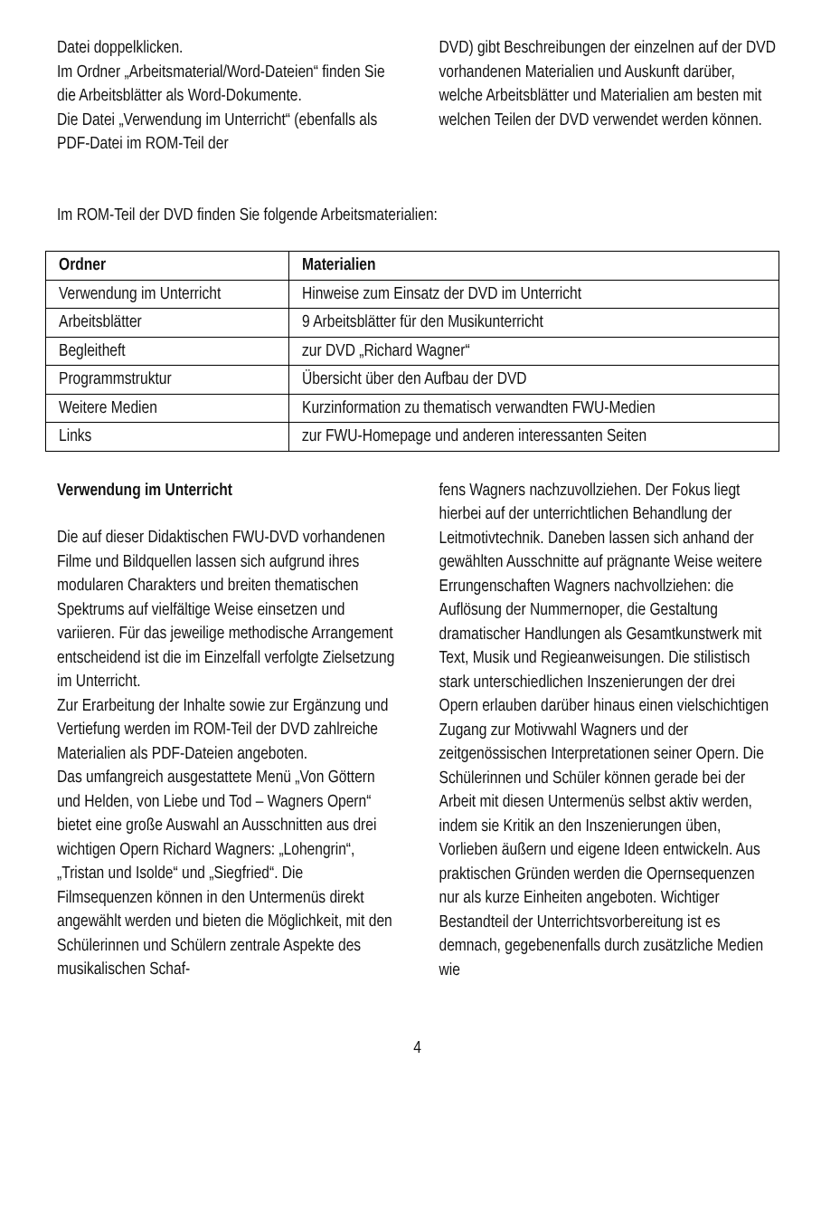Datei doppelklicken.
Im Ordner „Arbeitsmaterial/Word-Dateien“ finden Sie die Arbeitsblätter als Word-Dokumente.
Die Datei „Verwendung im Unterricht“ (ebenfalls als PDF-Datei im ROM-Teil der
DVD) gibt Beschreibungen der einzelnen auf der DVD vorhandenen Materialien und Auskunft darüber, welche Arbeitsblätter und Materialien am besten mit welchen Teilen der DVD verwendet werden können.
Im ROM-Teil der DVD finden Sie folgende Arbeitsmaterialien:
| Ordner | Materialien |
| --- | --- |
| Verwendung im Unterricht | Hinweise zum Einsatz der DVD im Unterricht |
| Arbeitsblätter | 9 Arbeitsblätter für den Musikunterricht |
| Begleitheft | zur DVD „Richard Wagner“ |
| Programmstruktur | Übersicht über den Aufbau der DVD |
| Weitere Medien | Kurzinformation zu thematisch verwandten FWU-Medien |
| Links | zur FWU-Homepage und anderen interessanten Seiten |
Verwendung im Unterricht
Die auf dieser Didaktischen FWU-DVD vorhandenen Filme und Bildquellen lassen sich aufgrund ihres modularen Charakters und breiten thematischen Spektrums auf vielfältige Weise einsetzen und variieren. Für das jeweilige methodische Arrangement entscheidend ist die im Einzelfall verfolgte Zielsetzung im Unterricht.
Zur Erarbeitung der Inhalte sowie zur Ergänzung und Vertiefung werden im ROM-Teil der DVD zahlreiche Materialien als PDF-Dateien angeboten.
Das umfangreich ausgestattete Menü „Von Göttern und Helden, von Liebe und Tod – Wagners Opern“ bietet eine große Auswahl an Ausschnitten aus drei wichtigen Opern Richard Wagners: „Lohengrin“, „Tristan und Isolde“ und „Siegfried“. Die Filmsequenzen können in den Untermenüs direkt angewählt werden und bieten die Möglichkeit, mit den Schülerinnen und Schülern zentrale Aspekte des musikalischen Schaf-
fens Wagners nachzuvollziehen. Der Fokus liegt hierbei auf der unterrichtlichen Behandlung der Leitmotivtechnik. Daneben lassen sich anhand der gewählten Ausschnitte auf prägnante Weise weitere Errungenschaften Wagners nachvollziehen: die Auflösung der Nummernoper, die Gestaltung dramatischer Handlungen als Gesamtkunstwerk mit Text, Musik und Regieanweisungen. Die stilistisch stark unterschiedlichen Inszenierungen der drei Opern erlauben darüber hinaus einen vielschichtigen Zugang zur Motivwahl Wagners und der zeitgenössischen Interpretationen seiner Opern. Die Schülerinnen und Schüler können gerade bei der Arbeit mit diesen Untermenüs selbst aktiv werden, indem sie Kritik an den Inszenierungen üben, Vorlieben äußern und eigene Ideen entwickeln. Aus praktischen Gründen werden die Opernsequenzen nur als kurze Einheiten angeboten. Wichtiger Bestandteil der Unterrichtsvorbereitung ist es demnach, gegebenenfalls durch zusätzliche Medien wie
4